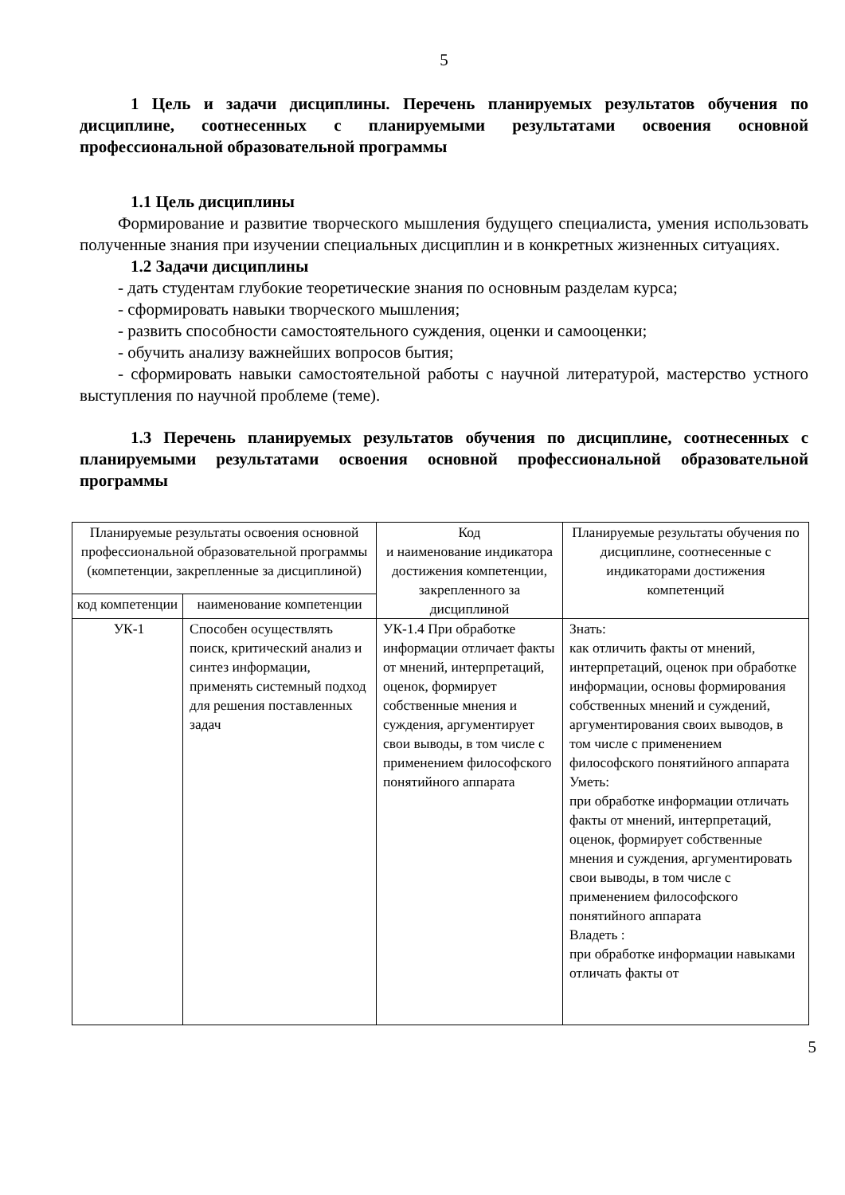5
1 Цель и задачи дисциплины. Перечень планируемых результатов обучения по дисциплине, соотнесенных с планируемыми результатами освоения основной профессиональной образовательной программы
1.1 Цель дисциплины
Формирование и развитие творческого мышления будущего специалиста, умения использовать полученные знания при изучении специальных дисциплин и в конкретных жизненных ситуациях.
1.2 Задачи дисциплины
- дать студентам глубокие теоретические знания по основным разделам курса;
- сформировать навыки творческого мышления;
- развить способности самостоятельного суждения, оценки и самооценки;
- обучить анализу важнейших вопросов бытия;
- сформировать навыки самостоятельной работы с научной литературой, мастерство устного выступления по научной проблеме (теме).
1.3 Перечень планируемых результатов обучения по дисциплине, соотнесенных с планируемыми результатами освоения основной профессиональной образовательной программы
| Планируемые результаты освоения основной профессиональной образовательной программы (компетенции, закрепленные за дисциплиной) | | Код и наименование индикатора достижения компетенции, закрепленного за дисциплиной | Планируемые результаты обучения по дисциплине, соотнесенные с индикаторами достижения компетенций |
| --- | --- | --- | --- |
| код компетенции | наименование компетенции | | |
| УК-1 | Способен осуществлять поиск, критический анализ и синтез информации, применять системный подход для решения поставленных задач | УК-1.4 При обработке информации отличает факты от мнений, интерпретаций, оценок, формирует собственные мнения и суждения, аргументирует свои выводы, в том числе с применением философского понятийного аппарата | Знать: как отличить факты от мнений, интерпретаций, оценок при обработке информации, основы формирования собственных мнений и суждений, аргументирования своих выводов, в том числе с применением философского понятийного аппарата Уметь: при обработке информации отличать факты от мнений, интерпретаций, оценок, формирует собственные мнения и суждения, аргументировать свои выводы, в том числе с применением философского понятийного аппарата Владеть : при обработке информации навыками отличать факты от |
5